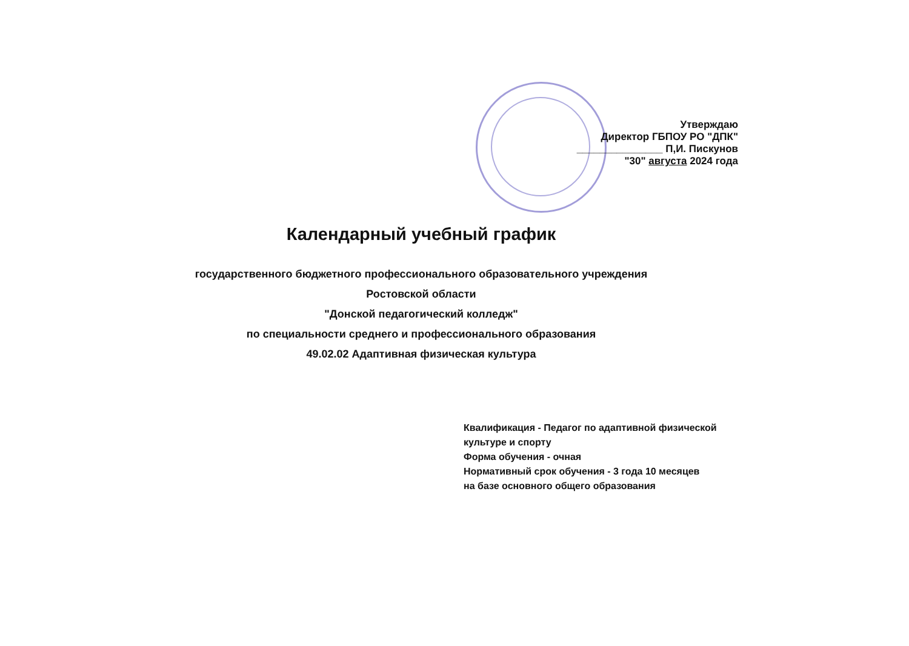Утверждаю
Директор ГБПОУ РО "ДПК"
_______________ П,И. Пискунов
"30" августа 2024 года
Календарный учебный график
государственного бюджетного профессионального образовательного учреждения
Ростовской области
"Донской педагогический колледж"
по специальности среднего и профессионального образования
49.02.02 Адаптивная физическая культура
Квалификация - Педагог по адаптивной физической культуре и спорту
Форма обучения - очная
Нормативный срок обучения - 3 года 10 месяцев
на базе основного общего образования